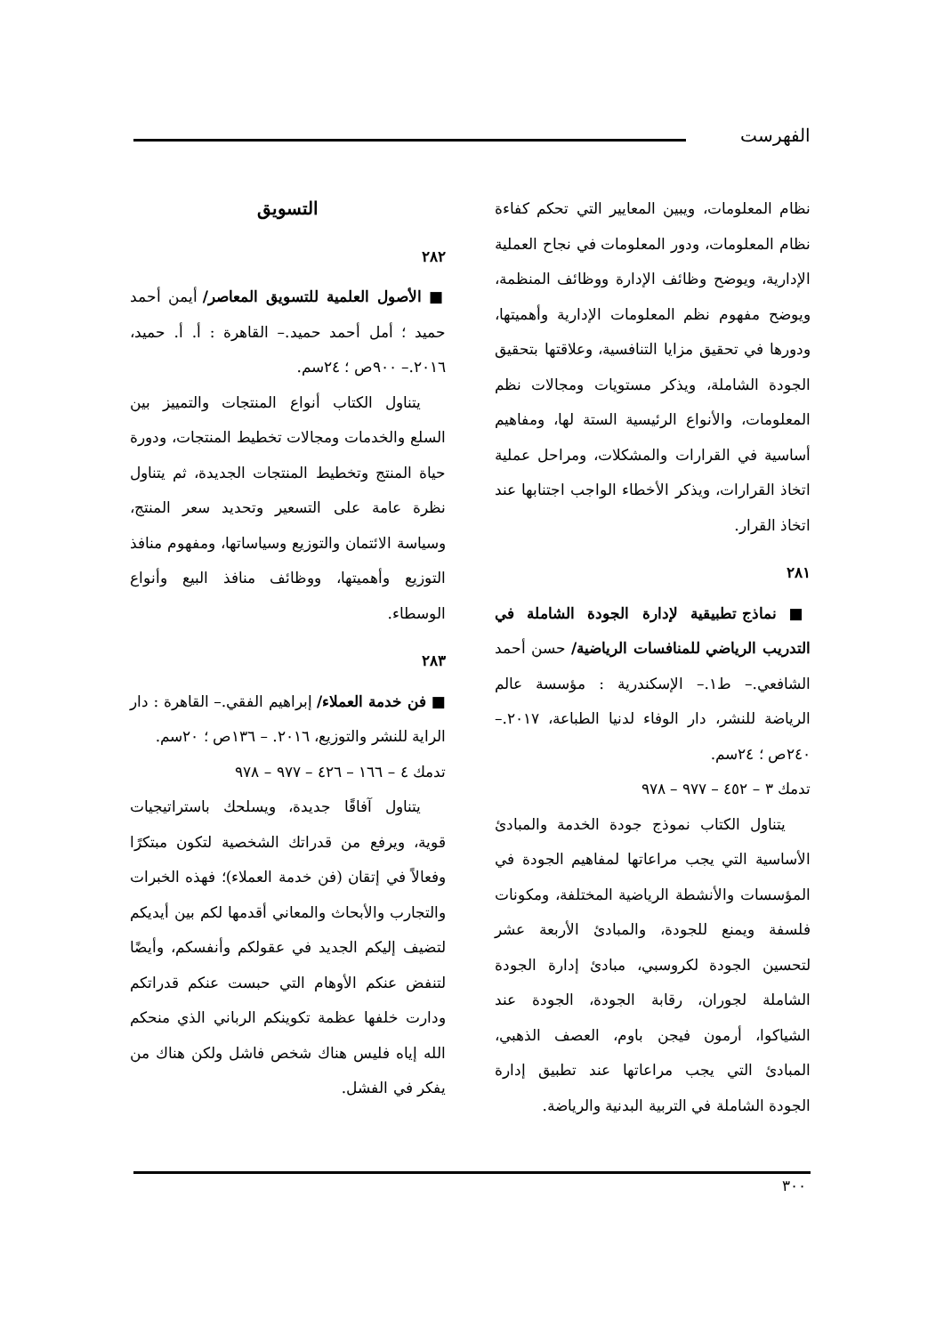الفهرست
نظام المعلومات، ويبين المعايير التي تحكم كفاءة نظام المعلومات، ودور المعلومات في نجاح العملية الإدارية، ويوضح وظائف الإدارة ووظائف المنظمة، ويوضح مفهوم نظم المعلومات الإدارية وأهميتها، ودورها في تحقيق مزايا التنافسية، وعلاقتها بتحقيق الجودة الشاملة، ويذكر مستويات ومجالات نظم المعلومات، والأنواع الرئيسية الستة لها، ومفاهيم أساسية في القرارات والمشكلات، ومراحل عملية اتخاذ القرارات، ويذكر الأخطاء الواجب اجتنابها عند اتخاذ القرار.
٢٨١
■ نماذج تطبيقية لإدارة الجودة الشاملة في التدريب الرياضي للمنافسات الرياضية/ حسن أحمد الشافعي.– ط١.– الإسكندرية : مؤسسة عالم الرياضة للنشر، دار الوفاء لدنيا الطباعة، ٢٠١٧.– ٢٤٠ص ؛ ٢٤سم.
تدمك ٣ – ٤٥٢ – ٩٧٧ – ٩٧٨
يتناول الكتاب نموذج جودة الخدمة والمبادئ الأساسية التي يجب مراعاتها لمفاهيم الجودة في المؤسسات والأنشطة الرياضية المختلفة، ومكونات فلسفة ويمنع للجودة، والمبادئ الأربعة عشر لتحسين الجودة لكروسبي، مبادئ إدارة الجودة الشاملة لجوران، رقابة الجودة، الجودة عند الشياكوا، أرمون فيجن باوم، العصف الذهبي، المبادئ التي يجب مراعاتها عند تطبيق إدارة الجودة الشاملة في التربية البدنية والرياضة.
التسويق
٢٨٢
■ الأصول العلمية للتسويق المعاصر/ أيمن أحمد حميد ؛ أمل أحمد حميد.– القاهرة : أ. أ. حميد، ٢٠١٦.– ٩٠٠ص ؛ ٢٤سم.
يتناول الكتاب أنواع المنتجات والتمييز بين السلع والخدمات ومجالات تخطيط المنتجات، ودورة حياة المنتج وتخطيط المنتجات الجديدة، ثم يتناول نظرة عامة على التسعير وتحديد سعر المنتج، وسياسة الائتمان والتوزيع وسياساتها، ومفهوم منافذ التوزيع وأهميتها، ووظائف منافذ البيع وأنواع الوسطاء.
٢٨٣
■ فن خدمة العملاء/ إبراهيم الفقي.– القاهرة : دار الراية للنشر والتوزيع، ٢٠١٦. – ١٣٦ص ؛ ٢٠سم.
تدمك ٤ – ١٦٦ – ٤٢٦ – ٩٧٧ – ٩٧٨
يتناول آفاقًا جديدة، ويسلحك باستراتيجيات قوية، ويرفع من قدراتك الشخصية لتكون مبتكرًا وفعالاً في إتقان (فن خدمة العملاء)؛ فهذه الخبرات والتجارب والأبحاث والمعاني أقدمها لكم بين أيديكم لتضيف إليكم الجديد في عقولكم وأنفسكم، وأيضًا لتنفض عنكم الأوهام التي حبست عنكم قدراتكم ودارت خلفها عظمة تكوينكم الرباني الذي منحكم الله إياه فليس هناك شخص فاشل ولكن هناك من يفكر في الفشل.
٣٠٠